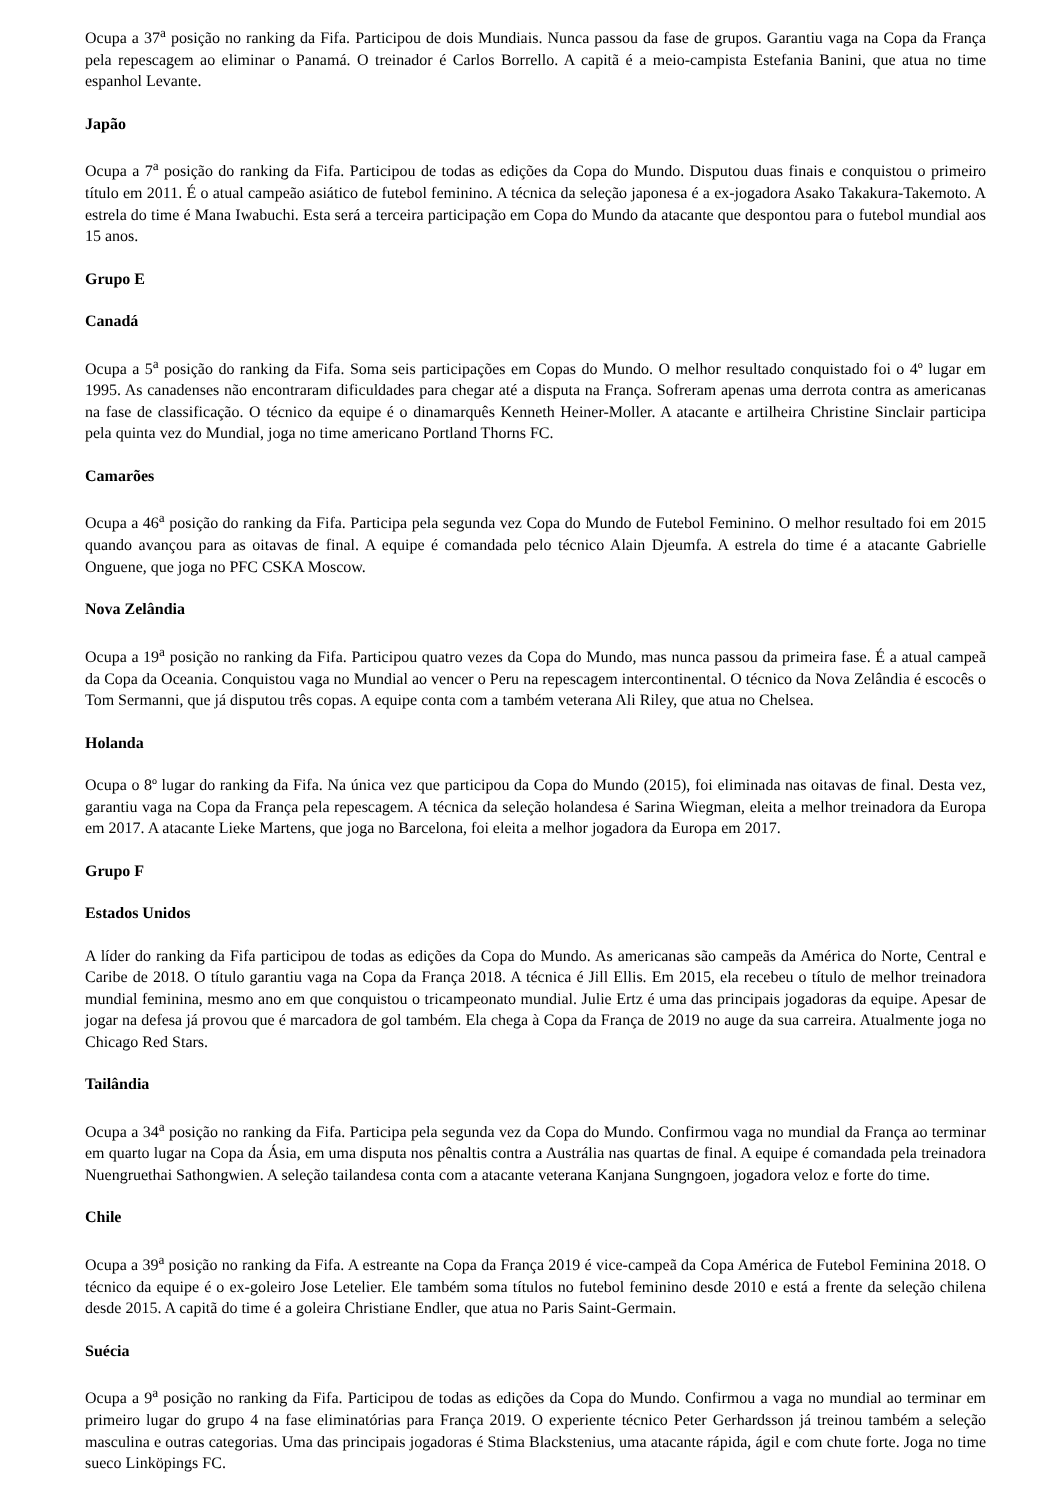Ocupa a 37<sup>a</sup> posição no ranking da Fifa. Participou de dois Mundiais. Nunca passou da fase de grupos. Garantiu vaga na Copa da França pela repescagem ao eliminar o Panamá. O treinador é Carlos Borrello. A capitã é a meio-campista Estefania Banini, que atua no time espanhol Levante.
Japão
Ocupa a 7<sup>a</sup> posição do ranking da Fifa. Participou de todas as edições da Copa do Mundo. Disputou duas finais e conquistou o primeiro título em 2011. É o atual campeão asiático de futebol feminino. A técnica da seleção japonesa é a ex-jogadora Asako Takakura-Takemoto. A estrela do time é Mana Iwabuchi. Esta será a terceira participação em Copa do Mundo da atacante que despontou para o futebol mundial aos 15 anos.
Grupo E
Canadá
Ocupa a 5<sup>a</sup> posição do ranking da Fifa. Soma seis participações em Copas do Mundo. O melhor resultado conquistado foi o 4º lugar em 1995. As canadenses não encontraram dificuldades para chegar até a disputa na França. Sofreram apenas uma derrota contra as americanas na fase de classificação. O técnico da equipe é o dinamarquês Kenneth Heiner-Moller. A atacante e artilheira Christine Sinclair participa pela quinta vez do Mundial, joga no time americano Portland Thorns FC.
Camarões
Ocupa a 46<sup>a</sup> posição do ranking da Fifa. Participa pela segunda vez Copa do Mundo de Futebol Feminino. O melhor resultado foi em 2015 quando avançou para as oitavas de final. A equipe é comandada pelo técnico Alain Djeumfa. A estrela do time é a atacante Gabrielle Onguene, que joga no PFC CSKA Moscow.
Nova Zelândia
Ocupa a 19<sup>a</sup> posição no ranking da Fifa. Participou quatro vezes da Copa do Mundo, mas nunca passou da primeira fase. É a atual campeã da Copa da Oceania. Conquistou vaga no Mundial ao vencer o Peru na repescagem intercontinental. O técnico da Nova Zelândia é escocês o Tom Sermanni, que já disputou três copas. A equipe conta com a também veterana Ali Riley, que atua no Chelsea.
Holanda
Ocupa o 8º lugar do ranking da Fifa. Na única vez que participou da Copa do Mundo (2015), foi eliminada nas oitavas de final. Desta vez, garantiu vaga na Copa da França pela repescagem. A técnica da seleção holandesa é Sarina Wiegman, eleita a melhor treinadora da Europa em 2017. A atacante Lieke Martens, que joga no Barcelona, foi eleita a melhor jogadora da Europa em 2017.
Grupo F
Estados Unidos
A líder do ranking da Fifa participou de todas as edições da Copa do Mundo. As americanas são campeãs da América do Norte, Central e Caribe de 2018. O título garantiu vaga na Copa da França 2018. A técnica é Jill Ellis. Em 2015, ela recebeu o título de melhor treinadora mundial feminina, mesmo ano em que conquistou o tricampeonato mundial. Julie Ertz é uma das principais jogadoras da equipe. Apesar de jogar na defesa já provou que é marcadora de gol também. Ela chega à Copa da França de 2019 no auge da sua carreira. Atualmente joga no Chicago Red Stars.
Tailândia
Ocupa a 34<sup>a</sup> posição no ranking da Fifa. Participa pela segunda vez da Copa do Mundo. Confirmou vaga no mundial da França ao terminar em quarto lugar na Copa da Ásia, em uma disputa nos pênaltis contra a Austrália nas quartas de final. A equipe é comandada pela treinadora Nuengruethai Sathongwien. A seleção tailandesa conta com a atacante veterana Kanjana Sungngoen, jogadora veloz e forte do time.
Chile
Ocupa a 39<sup>a</sup> posição no ranking da Fifa. A estreante na Copa da França 2019 é vice-campeã da Copa América de Futebol Feminina 2018. O técnico da equipe é o ex-goleiro Jose Letelier. Ele também soma títulos no futebol feminino desde 2010 e está a frente da seleção chilena desde 2015. A capitã do time é a goleira Christiane Endler, que atua no Paris Saint-Germain.
Suécia
Ocupa a 9<sup>a</sup> posição no ranking da Fifa. Participou de todas as edições da Copa do Mundo. Confirmou a vaga no mundial ao terminar em primeiro lugar do grupo 4 na fase eliminatórias para França 2019. O experiente técnico Peter Gerhardsson já treinou também a seleção masculina e outras categorias. Uma das principais jogadoras é Stima Blackstenius, uma atacante rápida, ágil e com chute forte. Joga no time sueco Linköpings FC.